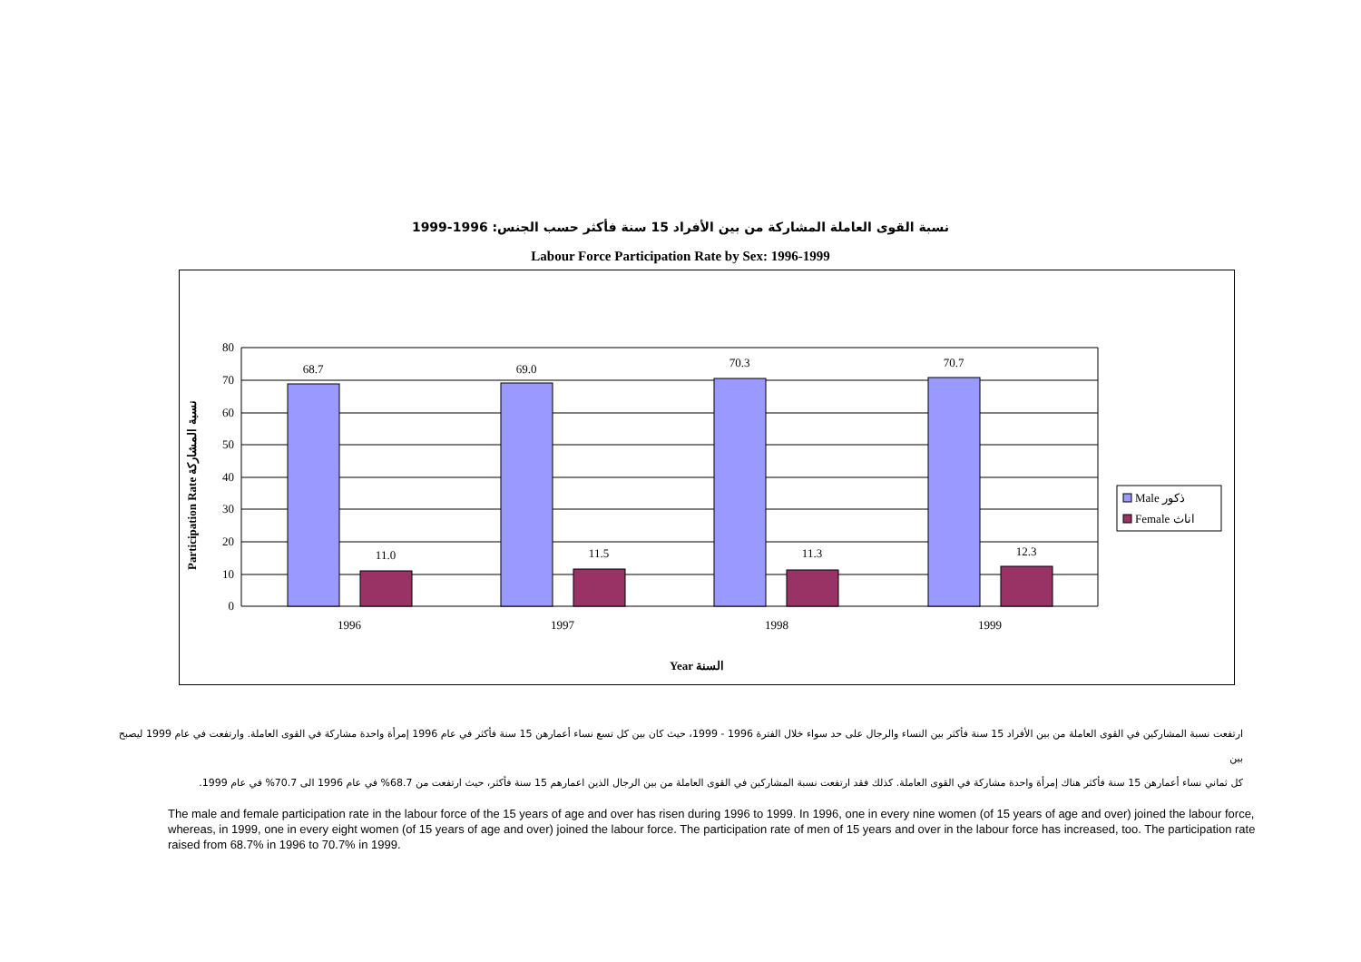نسبة القوى العاملة المشاركة من بين الأفراد 15 سنة فأكثر حسب الجنس: 1996-1999
Labour Force Participation Rate by Sex: 1996-1999
68.7
69.0
70.3
70.7
11.0
11.5
11.3
12.3
1996
1997
1998
1999
80
70
60
50
40
30
20
10
0
Year السنة
Participation Rate نسبة المشاركة
Male ذكور
Female اناث
ارتفعت نسبة المشاركين في القوى العاملة من بين الأفراد 15 سنة فأكثر بين النساء والرجال على حد سواء خلال الفترة 1996 - 1999، حيث كان بين كل تسع نساء أعمارهن 15 سنة فأكثر في عام 1996 إمرأة واحدة مشاركة في القوى العاملة. وارتفعت في عام 1999 ليصبح بين
كل ثماني نساء أعمارهن 15 سنة فأكثر هناك إمرأة واحدة مشاركة في القوى العاملة. كذلك فقد ارتفعت نسبة المشاركين في القوى العاملة من بين الرجال الذين اعمارهم 15 سنة فأكثر، حيث ارتفعت من 68.7% في عام 1996 الى 70.7% في عام 1999.
The male and female participation rate in the labour force of the 15 years of age and over has risen during 1996 to 1999. In 1996, one in every nine women (of 15 years of age and over) joined the labour force, whereas, in 1999, one in every eight women (of 15 years of age and over) joined the labour force. The participation rate of men of 15 years and over in the labour force has increased, too. The participation rate raised from 68.7% in 1996 to 70.7% in 1999.